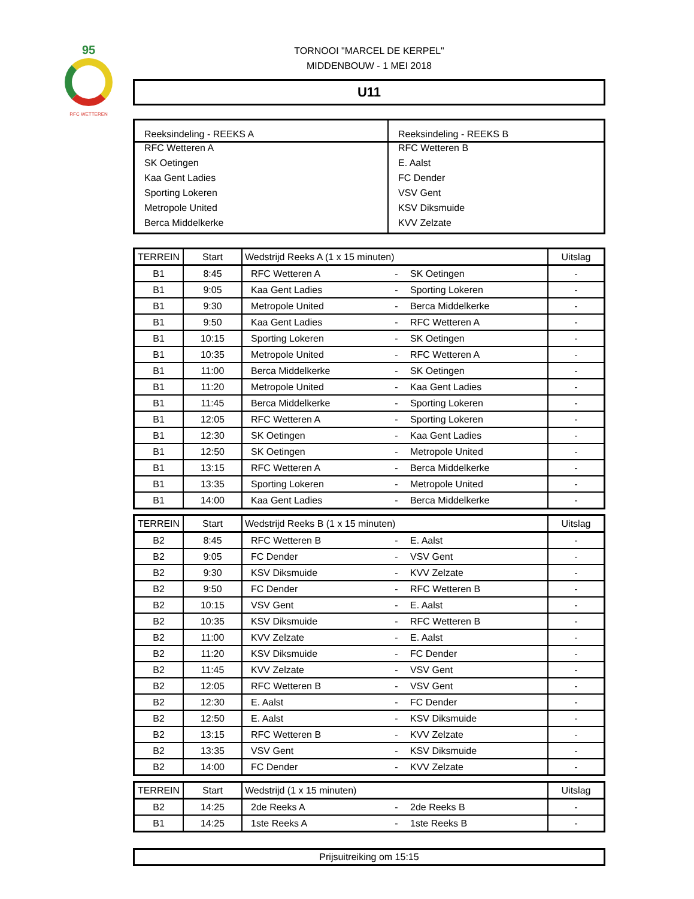95
RFC WETTEREN
TORNOOI "MARCEL DE KERPEL"
MIDDENBOUW - 1 MEI 2018
U11
| Reeksindeling - REEKS A | Reeksindeling - REEKS B |
| --- | --- |
| RFC Wetteren A | RFC Wetteren B |
| SK Oetingen | E. Aalst |
| Kaa Gent Ladies | FC Dender |
| Sporting Lokeren | VSV Gent |
| Metropole United | KSV Diksmuide |
| Berca Middelkerke | KVV Zelzate |
| TERREIN | Start | Wedstrijd Reeks A (1 x 15 minuten) | | | Uitslag |
| --- | --- | --- | --- | --- | --- |
| B1 | 8:45 | RFC Wetteren A | - | SK Oetingen | - |
| B1 | 9:05 | Kaa Gent Ladies | - | Sporting Lokeren | - |
| B1 | 9:30 | Metropole United | - | Berca Middelkerke | - |
| B1 | 9:50 | Kaa Gent Ladies | - | RFC Wetteren A | - |
| B1 | 10:15 | Sporting Lokeren | - | SK Oetingen | - |
| B1 | 10:35 | Metropole United | - | RFC Wetteren A | - |
| B1 | 11:00 | Berca Middelkerke | - | SK Oetingen | - |
| B1 | 11:20 | Metropole United | - | Kaa Gent Ladies | - |
| B1 | 11:45 | Berca Middelkerke | - | Sporting Lokeren | - |
| B1 | 12:05 | RFC Wetteren A | - | Sporting Lokeren | - |
| B1 | 12:30 | SK Oetingen | - | Kaa Gent Ladies | - |
| B1 | 12:50 | SK Oetingen | - | Metropole United | - |
| B1 | 13:15 | RFC Wetteren A | - | Berca Middelkerke | - |
| B1 | 13:35 | Sporting Lokeren | - | Metropole United | - |
| B1 | 14:00 | Kaa Gent Ladies | - | Berca Middelkerke | - |
| TERREIN | Start | Wedstrijd Reeks B (1 x 15 minuten) | | | Uitslag |
| --- | --- | --- | --- | --- | --- |
| B2 | 8:45 | RFC Wetteren B | - | E. Aalst | - |
| B2 | 9:05 | FC Dender | - | VSV Gent | - |
| B2 | 9:30 | KSV Diksmuide | - | KVV Zelzate | - |
| B2 | 9:50 | FC Dender | - | RFC Wetteren B | - |
| B2 | 10:15 | VSV Gent | - | E. Aalst | - |
| B2 | 10:35 | KSV Diksmuide | - | RFC Wetteren B | - |
| B2 | 11:00 | KVV Zelzate | - | E. Aalst | - |
| B2 | 11:20 | KSV Diksmuide | - | FC Dender | - |
| B2 | 11:45 | KVV Zelzate | - | VSV Gent | - |
| B2 | 12:05 | RFC Wetteren B | - | VSV Gent | - |
| B2 | 12:30 | E. Aalst | - | FC Dender | - |
| B2 | 12:50 | E. Aalst | - | KSV Diksmuide | - |
| B2 | 13:15 | RFC Wetteren B | - | KVV Zelzate | - |
| B2 | 13:35 | VSV Gent | - | KSV Diksmuide | - |
| B2 | 14:00 | FC Dender | - | KVV Zelzate | - |
| TERREIN | Start | Wedstrijd (1 x 15 minuten) | | | Uitslag |
| --- | --- | --- | --- | --- | --- |
| B2 | 14:25 | 2de Reeks A | - | 2de Reeks B | - |
| B1 | 14:25 | 1ste Reeks A | - | 1ste Reeks B | - |
Prijsuitreiking om 15:15